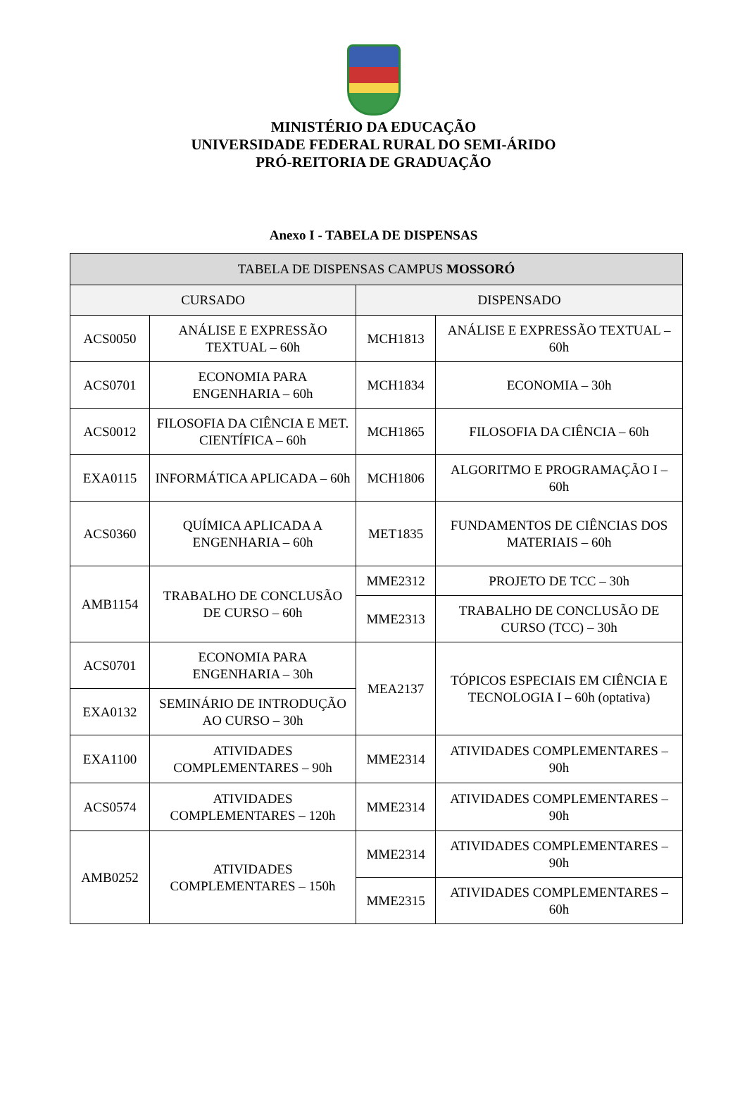MINISTÉRIO DA EDUCAÇÃO
UNIVERSIDADE FEDERAL RURAL DO SEMI-ÁRIDO
PRÓ-REITORIA DE GRADUAÇÃO
Anexo I - TABELA DE DISPENSAS
| TABELA DE DISPENSAS CAMPUS MOSSORÓ | | | |
| --- | --- | --- | --- |
| CURSADO | | DISPENSADO | |
| ACS0050 | ANÁLISE E EXPRESSÃO TEXTUAL – 60h | MCH1813 | ANÁLISE E EXPRESSÃO TEXTUAL – 60h |
| ACS0701 | ECONOMIA PARA ENGENHARIA – 60h | MCH1834 | ECONOMIA – 30h |
| ACS0012 | FILOSOFIA DA CIÊNCIA E MET. CIENTÍFICA – 60h | MCH1865 | FILOSOFIA DA CIÊNCIA – 60h |
| EXA0115 | INFORMÁTICA APLICADA – 60h | MCH1806 | ALGORITMO E PROGRAMAÇÃO I – 60h |
| ACS0360 | QUÍMICA APLICADA A ENGENHARIA – 60h | MET1835 | FUNDAMENTOS DE CIÊNCIAS DOS MATERIAIS – 60h |
| AMB1154 | TRABALHO DE CONCLUSÃO DE CURSO – 60h | MME2312 | PROJETO DE TCC – 30h |
| | | MME2313 | TRABALHO DE CONCLUSÃO DE CURSO (TCC) – 30h |
| ACS0701 | ECONOMIA PARA ENGENHARIA – 30h | MEA2137 | TÓPICOS ESPECIAIS EM CIÊNCIA E TECNOLOGIA I – 60h (optativa) |
| EXA0132 | SEMINÁRIO DE INTRODUÇÃO AO CURSO – 30h | | |
| EXA1100 | ATIVIDADES COMPLEMENTARES – 90h | MME2314 | ATIVIDADES COMPLEMENTARES – 90h |
| ACS0574 | ATIVIDADES COMPLEMENTARES – 120h | MME2314 | ATIVIDADES COMPLEMENTARES – 90h |
| AMB0252 | ATIVIDADES COMPLEMENTARES – 150h | MME2314 | ATIVIDADES COMPLEMENTARES – 90h |
| | | MME2315 | ATIVIDADES COMPLEMENTARES – 60h |